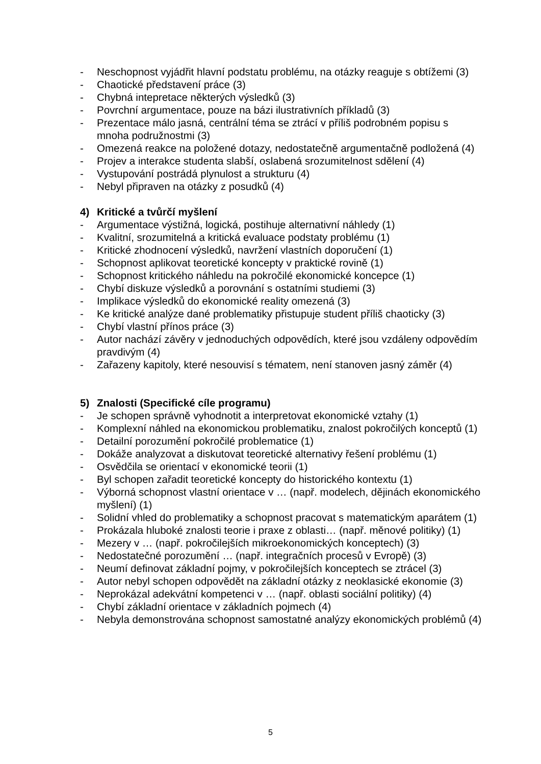- Neschopnost vyjádřit hlavní podstatu problému, na otázky reaguje s obtížemi (3)
- Chaotické představení práce (3)
- Chybná intepretace některých výsledků (3)
- Povrchní argumentace, pouze na bázi ilustrativních příkladů (3)
- Prezentace málo jasná, centrální téma se ztrácí v příliš podrobném popisu s mnoha podružnostmi (3)
- Omezená reakce na položené dotazy, nedostatečně argumentačně podložená (4)
- Projev a interakce studenta slabší, oslabená srozumitelnost sdělení (4)
- Vystupování postrádá plynulost a strukturu (4)
- Nebyl připraven na otázky z posudků (4)
4) Kritické a tvůrčí myšlení
- Argumentace výstižná, logická, postihuje alternativní náhledy (1)
- Kvalitní, srozumitelná a kritická evaluace podstaty problému (1)
- Kritické zhodnocení výsledků, navržení vlastních doporučení (1)
- Schopnost aplikovat teoretické koncepty v praktické rovině (1)
- Schopnost kritického náhledu na pokročilé ekonomické koncepce (1)
- Chybí diskuze výsledků a porovnání s ostatními studiemi (3)
- Implikace výsledků do ekonomické reality omezená (3)
- Ke kritické analýze dané problematiky přistupuje student příliš chaoticky (3)
- Chybí vlastní přínos práce (3)
- Autor nachází závěry v jednoduchých odpovědích, které jsou vzdáleny odpovědím pravdivým (4)
- Zařazeny kapitoly, které nesouvisí s tématem, není stanoven jasný záměr (4)
5) Znalosti (Specifické cíle programu)
- Je schopen správně vyhodnotit a interpretovat ekonomické vztahy (1)
- Komplexní náhled na ekonomickou problematiku, znalost pokročilých konceptů (1)
- Detailní porozumění pokročilé problematice (1)
- Dokáže analyzovat a diskutovat teoretické alternativy řešení problému (1)
- Osvědčila se orientací v ekonomické teorii (1)
- Byl schopen zařadit teoretické koncepty do historického kontextu (1)
- Výborná schopnost vlastní orientace v … (např. modelech, dějinách ekonomického myšlení) (1)
- Solidní vhled do problematiky a schopnost pracovat s matematickým aparátem (1)
- Prokázala hluboké znalosti teorie i praxe z oblasti… (např. měnové politiky) (1)
- Mezery v … (např. pokročilejších mikroekonomických konceptech) (3)
- Nedostatečné porozumění … (např. integračních procesů v Evropě) (3)
- Neumí definovat základní pojmy, v pokročilejších konceptech se ztrácel (3)
- Autor nebyl schopen odpovědět na základní otázky z neoklasické ekonomie (3)
- Neprokázal adekvátní kompetenci v … (např. oblasti sociální politiky) (4)
- Chybí základní orientace v základních pojmech (4)
- Nebyla demonstrována schopnost samostatné analýzy ekonomických problémů (4)
5